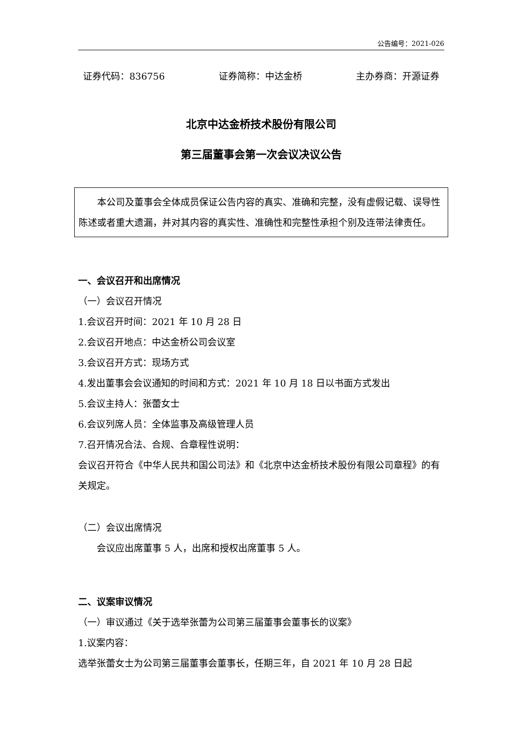公告编号：2021-026
证券代码：836756 证券简称：中达金桥 主办券商：开源证券
北京中达金桥技术股份有限公司
第三届董事会第一次会议决议公告
本公司及董事会全体成员保证公告内容的真实、准确和完整，没有虚假记载、误导性陈述或者重大遗漏，并对其内容的真实性、准确性和完整性承担个别及连带法律责任。
一、会议召开和出席情况
（一）会议召开情况
1.会议召开时间：2021 年 10 月 28 日
2.会议召开地点：中达金桥公司会议室
3.会议召开方式：现场方式
4.发出董事会会议通知的时间和方式：2021 年 10 月 18 日以书面方式发出
5.会议主持人：张蕾女士
6.会议列席人员：全体监事及高级管理人员
7.召开情况合法、合规、合章程性说明：
会议召开符合《中华人民共和国公司法》和《北京中达金桥技术股份有限公司章程》的有关规定。
（二）会议出席情况
会议应出席董事 5 人，出席和授权出席董事 5 人。
二、议案审议情况
（一）审议通过《关于选举张蕾为公司第三届董事会董事长的议案》
1.议案内容：
选举张蕾女士为公司第三届董事会董事长，任期三年，自 2021 年 10 月 28 日起